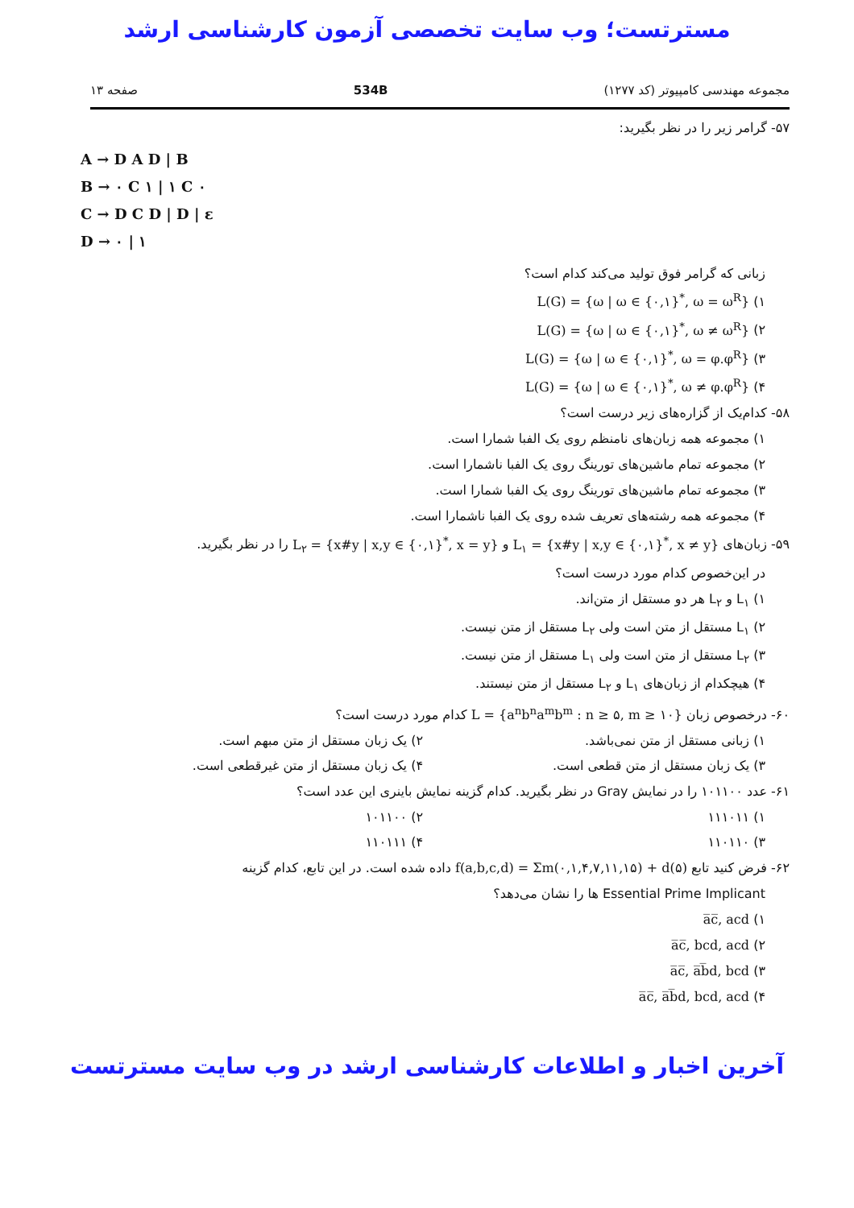مسترتست؛ وب سایت تخصصی آزمون کارشناسی ارشد
مجموعه مهندسی کامپیوتر (کد ۱۲۷۷) 534B صفحه ۱۳
۵۷- گرامر زیر را در نظر بگیرید:
A → D A D | B
B → ۰ C ۱ | ۱ C ۰
C → D C D | D | ε
D → ۰ | ۱
زبانی که گرامر فوق تولید می‌کند کدام است؟
۱) L(G) = {ω | ω ∈ {۰,۱}<sup>*</sup>, ω = ω<sup>R</sup>}
۲) L(G) = {ω | ω ∈ {۰,۱}<sup>*</sup>, ω ≠ ω<sup>R</sup>}
۳) L(G) = {ω | ω ∈ {۰,۱}<sup>*</sup>, ω = φ.φ<sup>R</sup>}
۴) L(G) = {ω | ω ∈ {۰,۱}<sup>*</sup>, ω ≠ φ.φ<sup>R</sup>}
۵۸- کدام‌یک از گزاره‌های زیر درست است؟
۱) مجموعه همه زبان‌های نامنظم روی یک الفبا شمارا است.
۲) مجموعه تمام ماشین‌های تورینگ روی یک الفبا ناشمارا است.
۳) مجموعه تمام ماشین‌های تورینگ روی یک الفبا شمارا است.
۴) مجموعه همه رشته‌های تعریف شده روی یک الفبا ناشمارا است.
۵۹- زبان‌های L<sub>۱</sub> = {x#y | x,y ∈ {۰,۱}<sup>*</sup>, x ≠ y} و L<sub>۲</sub> = {x#y | x,y ∈ {۰,۱}<sup>*</sup>, x = y} را در نظر بگیرید.
در این‌خصوص کدام مورد درست است؟
۱) L<sub>۱</sub> و L<sub>۲</sub> هر دو مستقل از متن‌اند.
۲) L<sub>۱</sub> مستقل از متن است ولی L<sub>۲</sub> مستقل از متن نیست.
۳) L<sub>۲</sub> مستقل از متن است ولی L<sub>۱</sub> مستقل از متن نیست.
۴) هیچکدام از زبان‌های L<sub>۱</sub> و L<sub>۲</sub> مستقل از متن نیستند.
۶۰- درخصوص زبان L = {a<sup>n</sup>b<sup>n</sup>a<sup>m</sup>b<sup>m</sup> : n ≥ ۵, m ≥ ۱۰} کدام مورد درست است؟
۱) زبانی مستقل از متن نمی‌باشد.
۲) یک زبان مستقل از متن مبهم است.
۳) یک زبان مستقل از متن قطعی است.
۴) یک زبان مستقل از متن غیرقطعی است.
۶۱- عدد ۱۰۱۱۰۰ را در نمایش Gray در نظر بگیرید. کدام گزینه نمایش باینری این عدد است؟
۱) ۱۱۱۰۱۱ ۲) ۱۰۱۱۰۰
۳) ۱۱۰۱۱۰ ۴) ۱۱۰۱۱۱
۶۲- فرض کنید تابع f(a,b,c,d) = Σm(۰,۱,۴,۷,۱۱,۱۵) + d(۵) داده شده است. در این تابع، کدام گزینه
Essential Prime Implicant ها را نشان می‌دهد؟
۱) a̅c̅, acd
۲) a̅c̅, bcd, acd
۳) a̅c̅, a̅b̅d, bcd
۴) a̅c̅, a̅b̅d, bcd, acd
آخرین اخبار و اطلاعات کارشناسی ارشد در وب سایت مسترتست